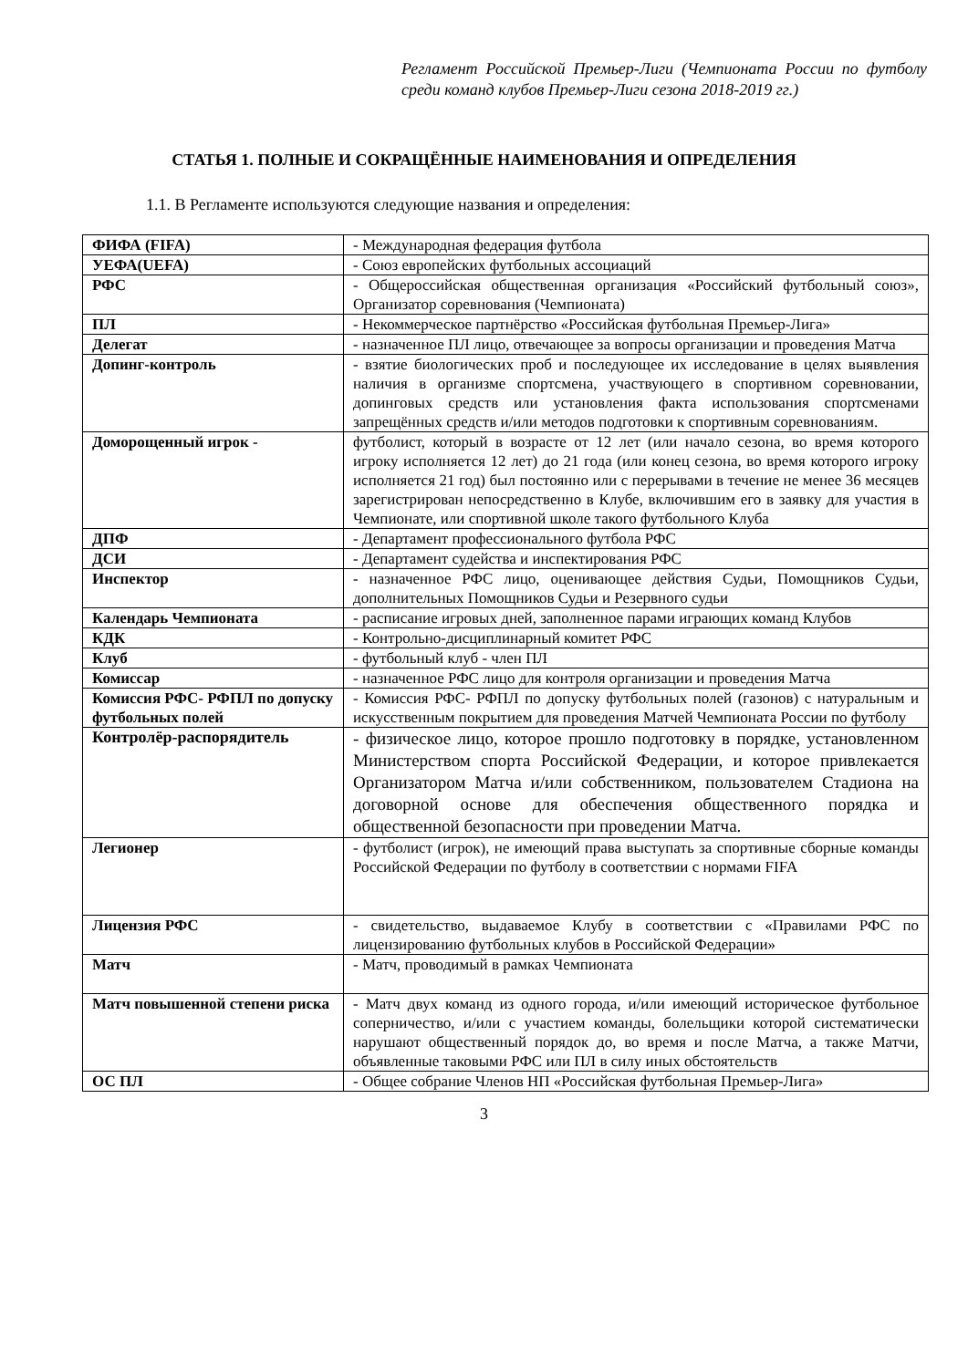Регламент Российской Премьер-Лиги (Чемпионата России по футболу среди команд клубов Премьер-Лиги сезона 2018-2019 гг.)
СТАТЬЯ 1. ПОЛНЫЕ И СОКРАЩЁННЫЕ НАИМЕНОВАНИЯ И ОПРЕДЕЛЕНИЯ
1.1. В Регламенте используются следующие названия и определения:
| ФИФА (FIFA) | - Международная федерация футбола |
| УЕФА(UEFA) | - Союз европейских футбольных ассоциаций |
| РФС | - Общероссийская общественная организация «Российский футбольный союз», Организатор соревнования (Чемпионата) |
| ПЛ | - Некоммерческое партнёрство «Российская футбольная Премьер-Лига» |
| Делегат | - назначенное ПЛ лицо, отвечающее за вопросы организации и проведения Матча |
| Допинг-контроль | - взятие биологических проб и последующее их исследование в целях выявления наличия в организме спортсмена, участвующего в спортивном соревновании, допинговых средств или установления факта использования спортсменами запрещённых средств и/или методов подготовки к спортивным соревнованиям. |
| Доморощенный игрок - | футболист, который в возрасте от 12 лет (или начало сезона, во время которого игроку исполняется 12 лет) до 21 года (или конец сезона, во время которого игроку исполняется 21 год) был постоянно или с перерывами в течение не менее 36 месяцев зарегистрирован непосредственно в Клубе, включившим его в заявку для участия в Чемпионате, или спортивной школе такого футбольного Клуба |
| ДПФ | - Департамент профессионального футбола РФС |
| ДСИ | - Департамент судейства и инспектирования РФС |
| Инспектор | - назначенное РФС лицо, оценивающее действия Судьи, Помощников Судьи, дополнительных Помощников Судьи и Резервного судьи |
| Календарь Чемпионата | - расписание игровых дней, заполненное парами играющих команд Клубов |
| КДК | - Контрольно-дисциплинарный комитет РФС |
| Клуб | - футбольный клуб - член ПЛ |
| Комиссар | - назначенное РФС лицо для контроля организации и проведения Матча |
| Комиссия РФС- РФПЛ по допуску футбольных полей | - Комиссия РФС- РФПЛ по допуску футбольных полей (газонов) с натуральным и искусственным покрытием для проведения Матчей Чемпионата России по футболу |
| Контролёр-распорядитель | - физическое лицо, которое прошло подготовку в порядке, установленном Министерством спорта Российской Федерации, и которое привлекается Организатором Матча и/или собственником, пользователем Стадиона на договорной основе для обеспечения общественного порядка и общественной безопасности при проведении Матча. |
| Легионер | - футболист (игрок), не имеющий права выступать за спортивные сборные команды Российской Федерации по футболу в соответствии с нормами FIFA |
| Лицензия РФС | - свидетельство, выдаваемое Клубу в соответствии с «Правилами РФС по лицензированию футбольных клубов в Российской Федерации» |
| Матч | - Матч, проводимый в рамках Чемпионата |
| Матч повышенной степени риска | - Матч двух команд из одного города, и/или имеющий историческое футбольное соперничество, и/или с участием команды, болельщики которой систематически нарушают общественный порядок до, во время и после Матча, а также Матчи, объявленные таковыми РФС или ПЛ в силу иных обстоятельств |
| ОС ПЛ | - Общее собрание Членов НП «Российская футбольная Премьер-Лига» |
3